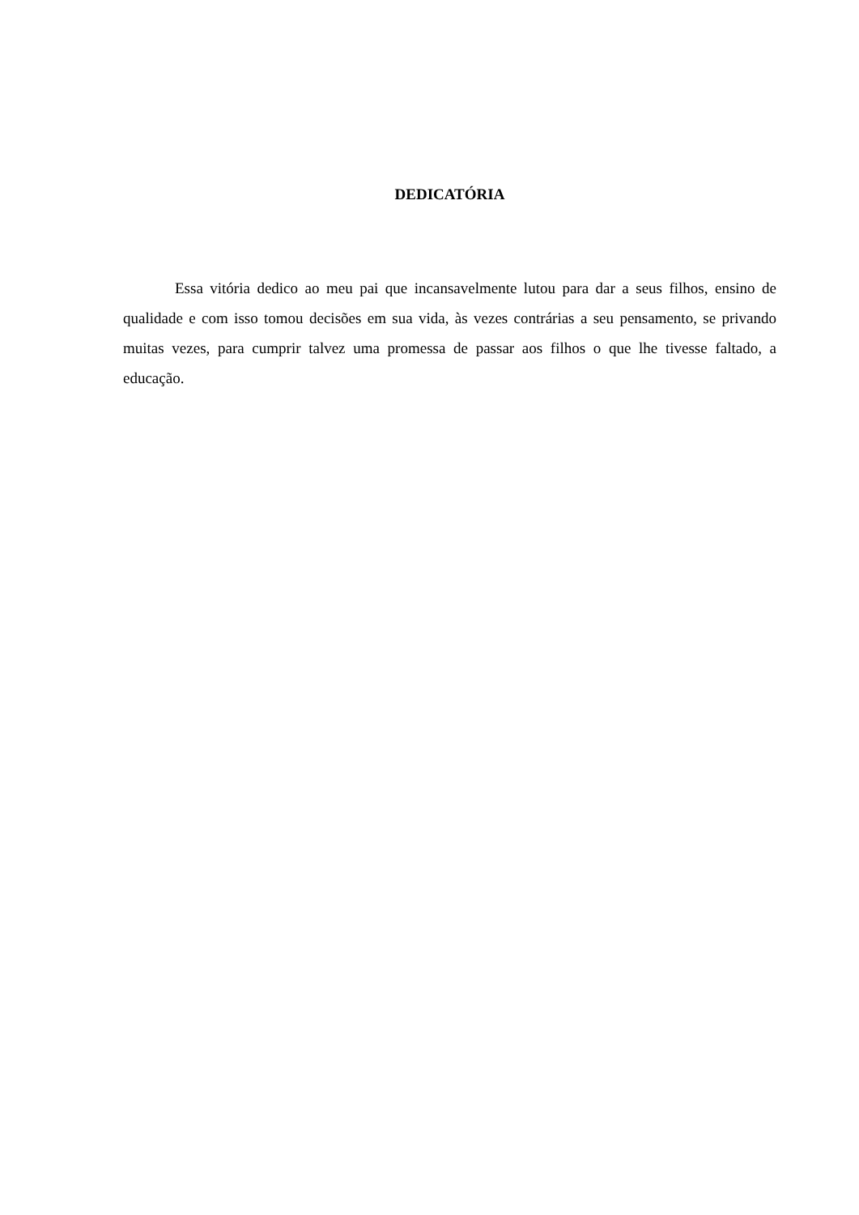DEDICATÓRIA
Essa vitória dedico ao meu pai que incansavelmente lutou para dar a seus filhos, ensino de qualidade e com isso tomou decisões em sua vida, às vezes contrárias a seu pensamento, se privando muitas vezes, para cumprir talvez uma promessa de passar aos filhos o que lhe tivesse faltado, a educação.